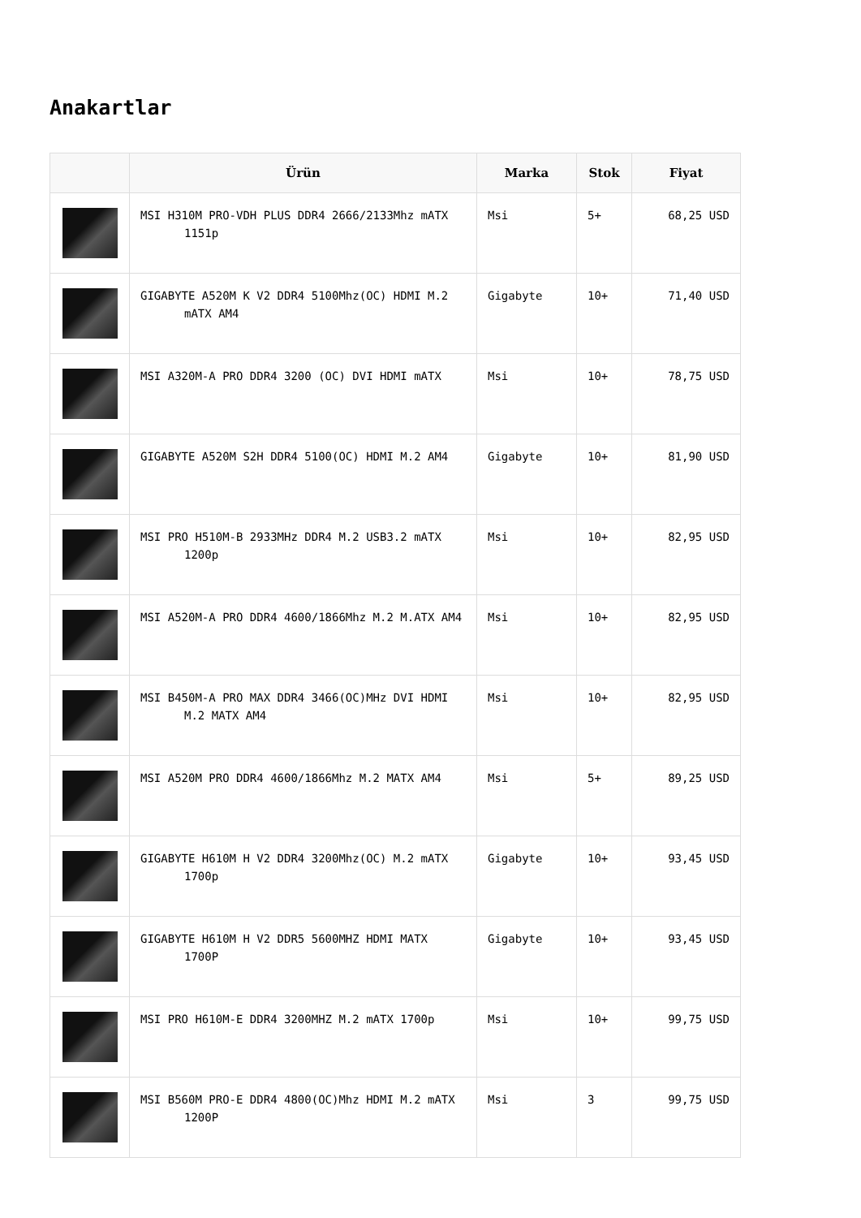Anakartlar
| | Ürün | Marka | Stok | Fiyat |
| --- | --- | --- | --- | --- |
| | MSI H310M PRO-VDH PLUS DDR4 2666/2133Mhz mATX 1151p | Msi | 5+ | 68,25 USD |
| | GIGABYTE A520M K V2 DDR4 5100Mhz(OC) HDMI M.2 mATX AM4 | Gigabyte | 10+ | 71,40 USD |
| | MSI A320M-A PRO DDR4 3200 (OC) DVI HDMI mATX | Msi | 10+ | 78,75 USD |
| | GIGABYTE A520M S2H DDR4 5100(OC) HDMI M.2 AM4 | Gigabyte | 10+ | 81,90 USD |
| | MSI PRO H510M-B 2933MHz DDR4 M.2 USB3.2 mATX 1200p | Msi | 10+ | 82,95 USD |
| | MSI A520M-A PRO DDR4 4600/1866Mhz M.2 M.ATX AM4 | Msi | 10+ | 82,95 USD |
| | MSI B450M-A PRO MAX DDR4 3466(OC)MHz DVI HDMI M.2 MATX AM4 | Msi | 10+ | 82,95 USD |
| | MSI A520M PRO DDR4 4600/1866Mhz M.2 MATX AM4 | Msi | 5+ | 89,25 USD |
| | GIGABYTE H610M H V2 DDR4 3200Mhz(OC) M.2 mATX 1700p | Gigabyte | 10+ | 93,45 USD |
| | GIGABYTE H610M H V2 DDR5 5600MHZ HDMI MATX 1700P | Gigabyte | 10+ | 93,45 USD |
| | MSI PRO H610M-E DDR4 3200MHZ M.2 mATX 1700p | Msi | 10+ | 99,75 USD |
| | MSI B560M PRO-E DDR4 4800(OC)Mhz HDMI M.2 mATX 1200P | Msi | 3 | 99,75 USD |